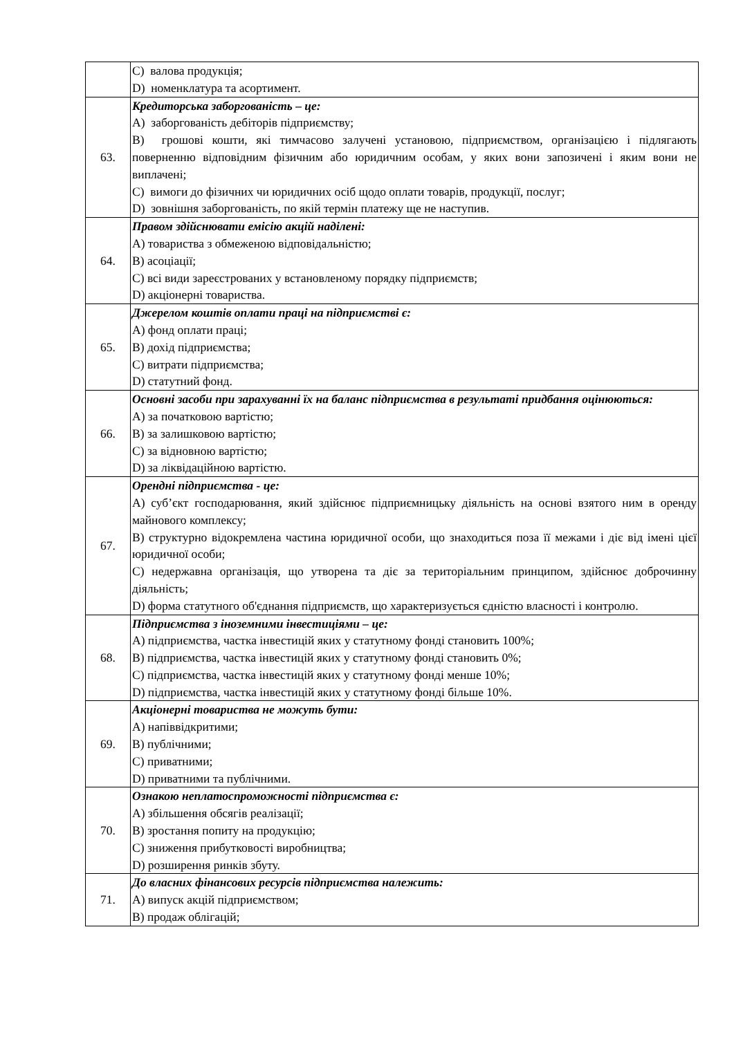| | C) валова продукція; D) номенклатура та асортимент. |
| 63. | Кредиторська заборгованість – це: A) заборгованість дебіторів підприємству; B) грошові кошти, які тимчасово залучені установою, підприємством, організацією і підлягають поверненню відповідним фізичним або юридичним особам, у яких вони запозичені і яким вони не виплачені; C) вимоги до фізичних чи юридичних осіб щодо оплати товарів, продукції, послуг; D) зовнішня заборгованість, по якій термін платежу ще не наступив. |
| 64. | Правом здійснювати емісію акцій наділені: A) товариства з обмеженою відповідальністю; B) асоціації; C) всі види зареєстрованих у встановленому порядку підприємств; D) акціонерні товариства. |
| 65. | Джерелом коштів оплати праці на підприємстві є: A) фонд оплати праці; B) дохід підприємства; C) витрати підприємства; D) статутний фонд. |
| 66. | Основні засоби при зарахуванні їх на баланс підприємства в результаті придбання оцінюються: A) за початковою вартістю; B) за залишковою вартістю; C) за відновною вартістю; D) за ліквідаційною вартістю. |
| 67. | Орендні підприємства - це: A) суб’єкт господарювання, який здійснює підприємницьку діяльність на основі взятого ним в оренду майнового комплексу; B) структурно відокремлена частина юридичної особи, що знаходиться поза її межами і діє від імені цієї юридичної особи; C) недержавна організація, що утворена та діє за територіальним принципом, здійснює доброчинну діяльність; D) форма статутного об'єднання підприємств, що характеризується єдністю власності і контролю. |
| 68. | Підприємства з іноземними інвестиціями – це: A) підприємства, частка інвестицій яких у статутному фонді становить 100%; B) підприємства, частка інвестицій яких у статутному фонді становить 0%; C) підприємства, частка інвестицій яких у статутному фонді менше 10%; D) підприємства, частка інвестицій яких у статутному фонді більше 10%. |
| 69. | Акціонерні товариства не можуть бути: A) напіввідкритими; B) публічними; C) приватними; D) приватними та публічними. |
| 70. | Ознакою неплатоспроможності підприємства є: A) збільшення обсягів реалізації; B) зростання попиту на продукцію; C) зниження прибутковості виробництва; D) розширення ринків збуту. |
| 71. | До власних фінансових ресурсів підприємства належить: A) випуск акцій підприємством; B) продаж облігацій; |